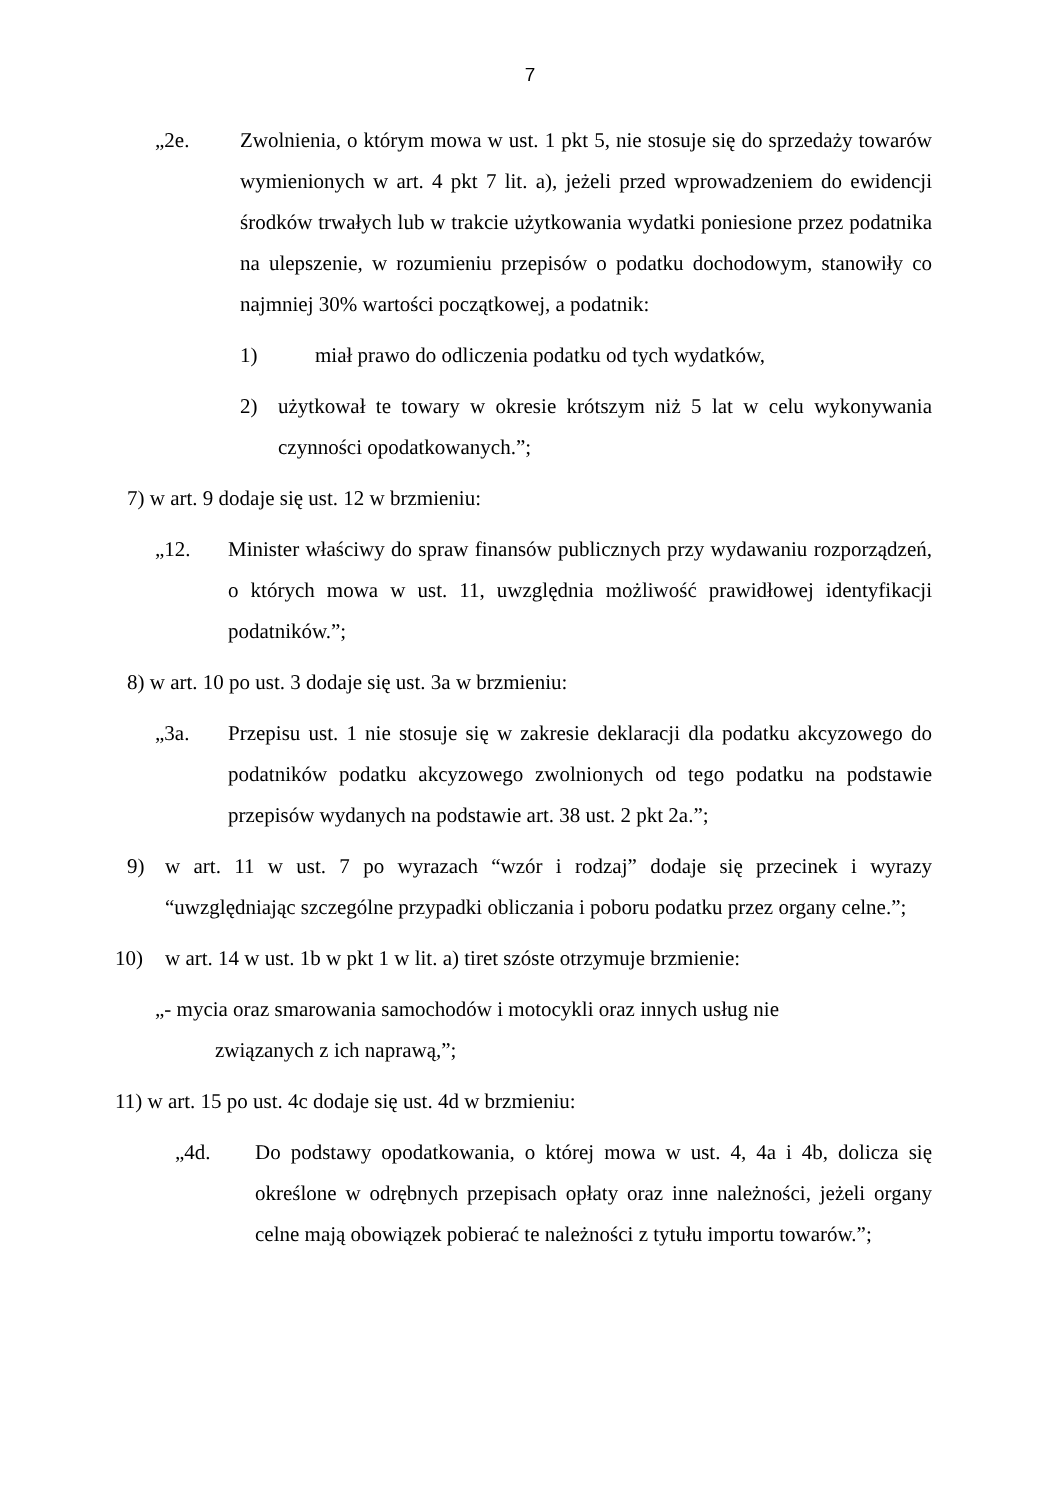7
„2e. Zwolnienia, o którym mowa w ust. 1 pkt 5, nie stosuje się do sprzedaży towarów wymienionych w art. 4 pkt 7 lit. a), jeżeli przed wprowadzeniem do ewidencji środków trwałych lub w trakcie użytkowania wydatki poniesione przez podatnika na ulepszenie, w rozumieniu przepisów o podatku dochodowym, stanowiły co najmniej 30% wartości początkowej, a podatnik:
1) miał prawo do odliczenia podatku od tych wydatków,
2) użytkował te towary w okresie krótszym niż 5 lat w celu wykonywania czynności opodatkowanych.”;
7) w art. 9 dodaje się ust. 12 w brzmieniu:
„12. Minister właściwy do spraw finansów publicznych przy wydawaniu rozporządzeń, o których mowa w ust. 11, uwzględnia możliwość prawidłowej identyfikacji podatników.”;
8) w art. 10 po ust. 3 dodaje się ust. 3a w brzmieniu:
„3a. Przepisu ust. 1 nie stosuje się w zakresie deklaracji dla podatku akcyzowego do podatników podatku akcyzowego zwolnionych od tego podatku na podstawie przepisów wydanych na podstawie art. 38 ust. 2 pkt 2a.”;
9) w art. 11 w ust. 7 po wyrazach “wzór i rodzaj” dodaje się przecinek i wyrazy “uwzględniając szczególne przypadki obliczania i poboru podatku przez organy celne.”;
10) w art. 14 w ust. 1b w pkt 1 w lit. a) tiret szóste otrzymuje brzmienie:
„- mycia oraz smarowania samochodów i motocykli oraz innych usług nie
związanych z ich naprawą,”;
11) w art. 15 po ust. 4c dodaje się ust. 4d w brzmieniu:
„4d. Do podstawy opodatkowania, o której mowa w ust. 4, 4a i 4b, dolicza się określone w odrębnych przepisach opłaty oraz inne należności, jeżeli organy celne mają obowiązek pobierać te należności z tytułu importu towarów.”;